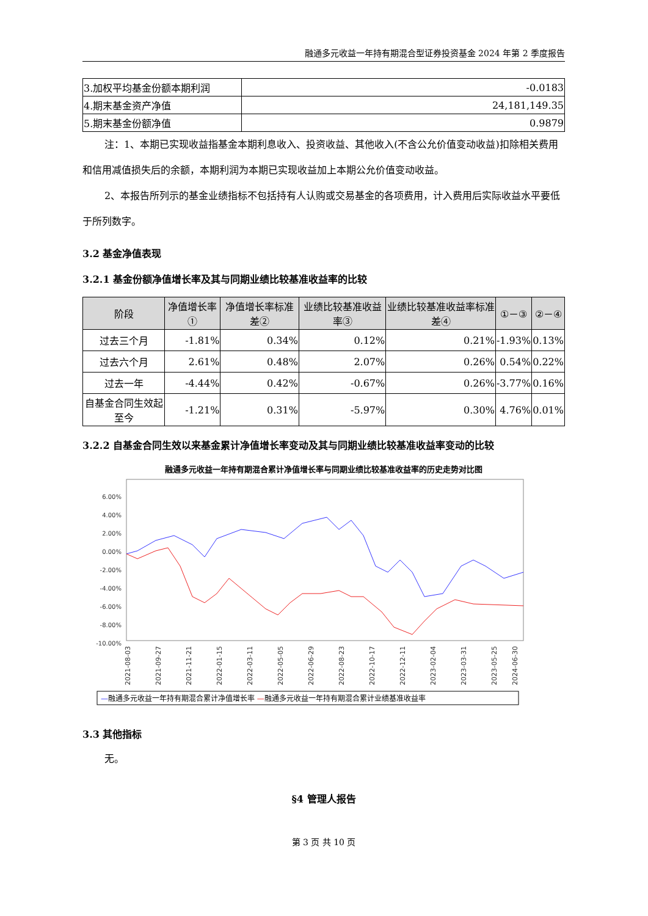融通多元收益一年持有期混合型证券投资基金 2024 年第 2 季度报告
| 3.加权平均基金份额本期利润 | -0.0183 |
| 4.期末基金资产净值 | 24,181,149.35 |
| 5.期末基金份额净值 | 0.9879 |
注：1、本期已实现收益指基金本期利息收入、投资收益、其他收入(不含公允价值变动收益)扣除相关费用和信用减值损失后的余额，本期利润为本期已实现收益加上本期公允价值变动收益。
2、本报告所列示的基金业绩指标不包括持有人认购或交易基金的各项费用，计入费用后实际收益水平要低于所列数字。
3.2 基金净值表现
3.2.1 基金份额净值增长率及其与同期业绩比较基准收益率的比较
| 阶段 | 净值增长率① | 净值增长率标准差② | 业绩比较基准收益率③ | 业绩比较基准收益率标准差④ | ①－③ | ②－④ |
| --- | --- | --- | --- | --- | --- | --- |
| 过去三个月 | -1.81% | 0.34% | 0.12% | 0.21% | -1.93% | 0.13% |
| 过去六个月 | 2.61% | 0.48% | 2.07% | 0.26% | 0.54% | 0.22% |
| 过去一年 | -4.44% | 0.42% | -0.67% | 0.26% | -3.77% | 0.16% |
| 自基金合同生效起至今 | -1.21% | 0.31% | -5.97% | 0.30% | 4.76% | 0.01% |
3.2.2 自基金合同生效以来基金累计净值增长率变动及其与同期业绩比较基准收益率变动的比较
融通多元收益一年持有期混合累计净值增长率与同期业绩比较基准收益率的历史走势对比图
6.00%
4.00%
2.00%
0.00%
-2.00%
-4.00%
-6.00%
-8.00%
-10.00%
2021-08-03
2021-09-27
2021-11-21
2022-01-15
2022-03-11
2022-05-05
2022-06-29
2022-08-23
2022-10-17
2022-12-11
2023-02-04
2023-03-31
2023-05-25
2024-06-30
—融通多元收益一年持有期混合累计净值增长率 —融通多元收益一年持有期混合累计业绩基准收益率
3.3 其他指标
无。
§4 管理人报告
第 3 页 共 10 页